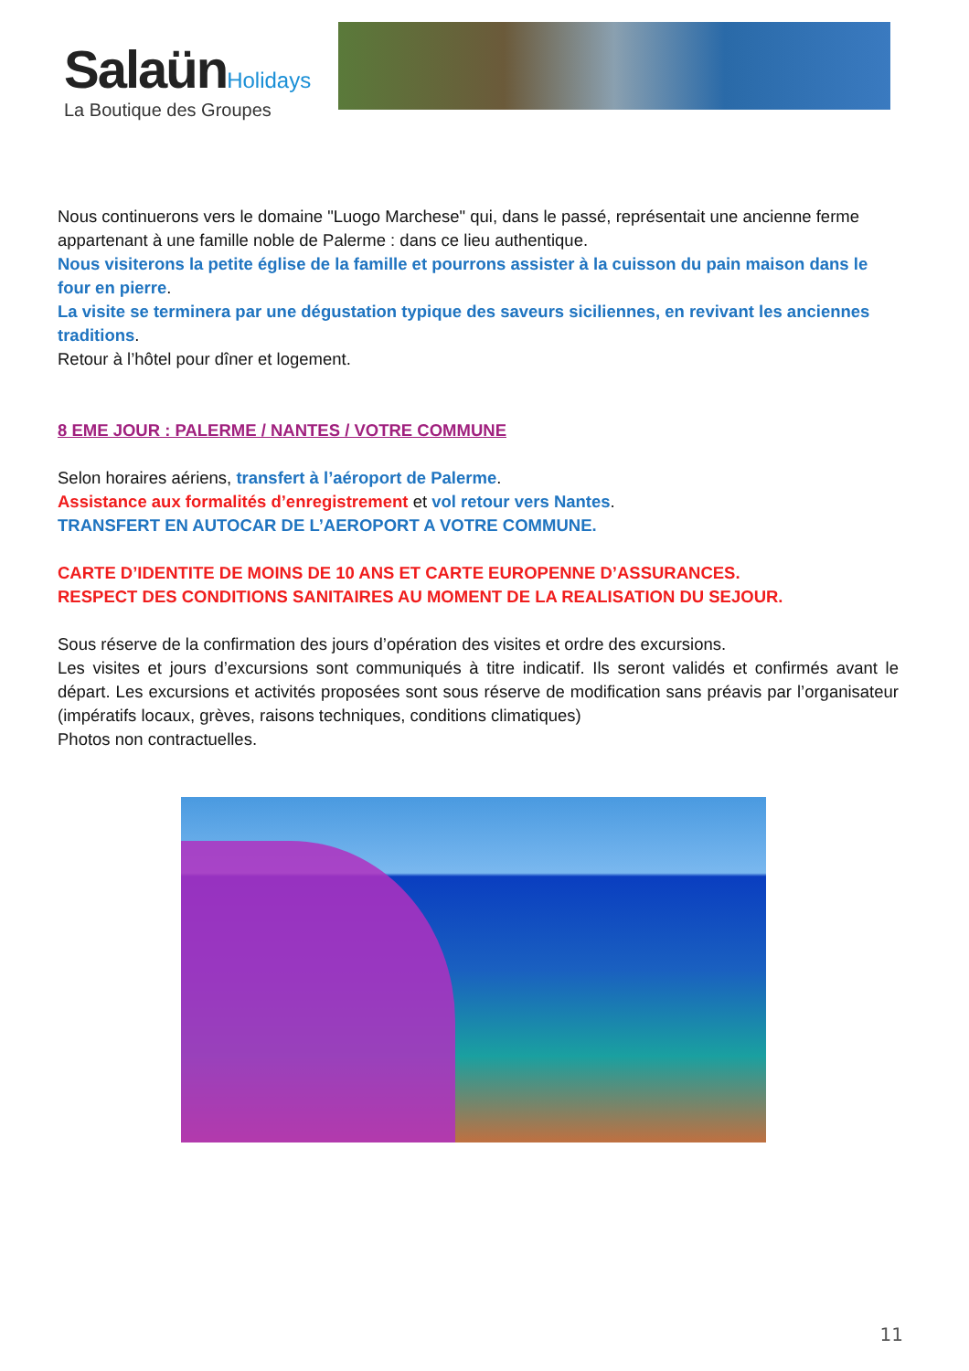Salaün Holidays
La Boutique des Groupes
Nous continuerons vers le domaine "Luogo Marchese" qui, dans le passé, représentait une ancienne ferme appartenant à une famille noble de Palerme : dans ce lieu authentique.
Nous visiterons la petite église de la famille et pourrons assister à la cuisson du pain maison dans le four en pierre.
La visite se terminera par une dégustation typique des saveurs siciliennes, en revivant les anciennes traditions.
Retour à l’hôtel pour dîner et logement.
8 EME JOUR : PALERME / NANTES / VOTRE COMMUNE
Selon horaires aériens, transfert à l’aéroport de Palerme.
Assistance aux formalités d’enregistrement et vol retour vers Nantes.
TRANSFERT EN AUTOCAR DE L’AEROPORT A VOTRE COMMUNE.
CARTE D’IDENTITE DE MOINS DE 10 ANS ET CARTE EUROPENNE D’ASSURANCES.
RESPECT DES CONDITIONS SANITAIRES AU MOMENT DE LA REALISATION DU SEJOUR.
Sous réserve de la confirmation des jours d’opération des visites et ordre des excursions.
Les visites et jours d’excursions sont communiqués à titre indicatif. Ils seront validés et confirmés avant le départ. Les excursions et activités proposées sont sous réserve de modification sans préavis par l’organisateur (impératifs locaux, grèves, raisons techniques, conditions climatiques)
Photos non contractuelles.
11